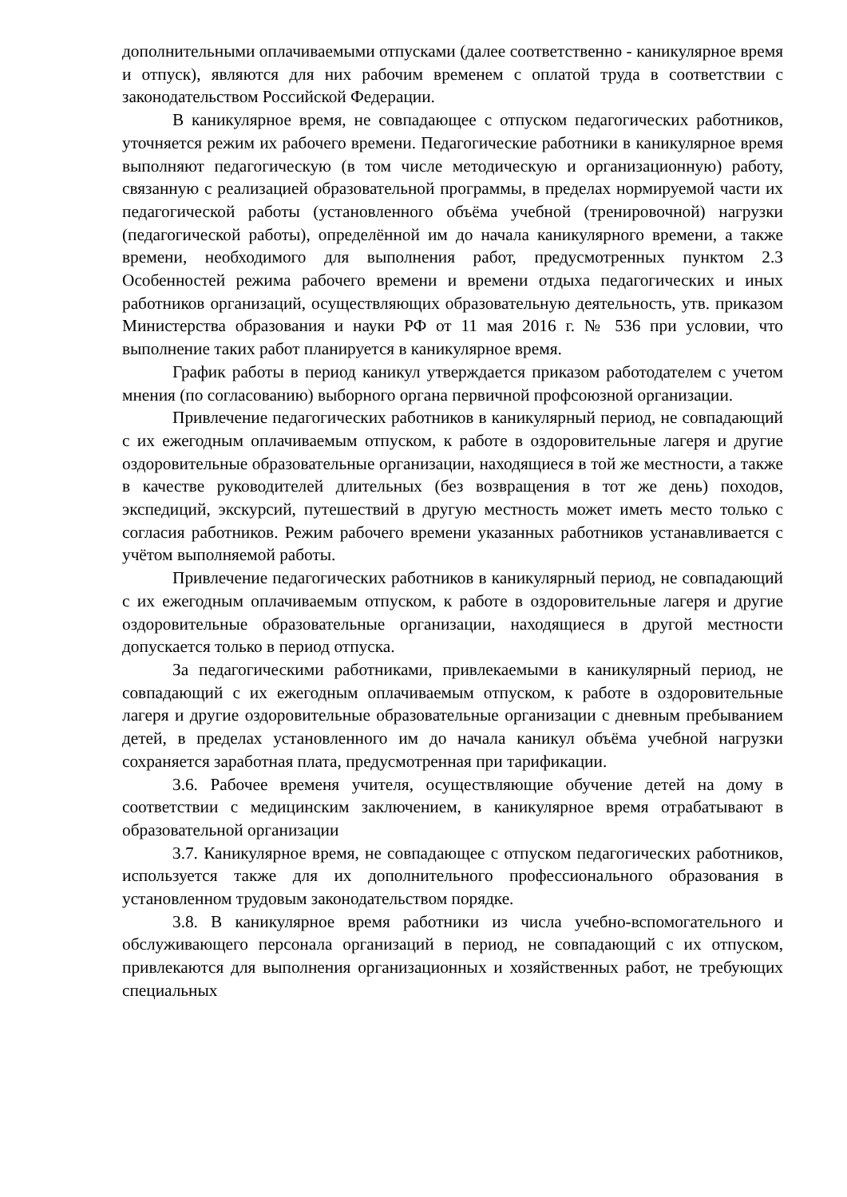дополнительными оплачиваемыми отпусками (далее соответственно - каникулярное время и отпуск), являются для них рабочим временем с оплатой труда в соответствии с законодательством Российской Федерации.
В каникулярное время, не совпадающее с отпуском педагогических работников, уточняется режим их рабочего времени. Педагогические работники в каникулярное время выполняют педагогическую (в том числе методическую и организационную) работу, связанную с реализацией образовательной программы, в пределах нормируемой части их педагогической работы (установленного объёма учебной (тренировочной) нагрузки (педагогической работы), определённой им до начала каникулярного времени, а также времени, необходимого для выполнения работ, предусмотренных пунктом 2.3 Особенностей режима рабочего времени и времени отдыха педагогических и иных работников организаций, осуществляющих образовательную деятельность, утв. приказом Министерства образования и науки РФ от 11 мая 2016 г. № 536 при условии, что выполнение таких работ планируется в каникулярное время.
График работы в период каникул утверждается приказом работодателем с учетом мнения (по согласованию) выборного органа первичной профсоюзной организации.
Привлечение педагогических работников в каникулярный период, не совпадающий с их ежегодным оплачиваемым отпуском, к работе в оздоровительные лагеря и другие оздоровительные образовательные организации, находящиеся в той же местности, а также в качестве руководителей длительных (без возвращения в тот же день) походов, экспедиций, экскурсий, путешествий в другую местность может иметь место только с согласия работников. Режим рабочего времени указанных работников устанавливается с учётом выполняемой работы.
Привлечение педагогических работников в каникулярный период, не совпадающий с их ежегодным оплачиваемым отпуском, к работе в оздоровительные лагеря и другие оздоровительные образовательные организации, находящиеся в другой местности допускается только в период отпуска.
За педагогическими работниками, привлекаемыми в каникулярный период, не совпадающий с их ежегодным оплачиваемым отпуском, к работе в оздоровительные лагеря и другие оздоровительные образовательные организации с дневным пребыванием детей, в пределах установленного им до начала каникул объёма учебной нагрузки сохраняется заработная плата, предусмотренная при тарификации.
3.6. Рабочее временя учителя, осуществляющие обучение детей на дому в соответствии с медицинским заключением, в каникулярное время отрабатывают в образовательной организации
3.7. Каникулярное время, не совпадающее с отпуском педагогических работников, используется также для их дополнительного профессионального образования в установленном трудовым законодательством порядке.
3.8. В каникулярное время работники из числа учебно-вспомогательного и обслуживающего персонала организаций в период, не совпадающий с их отпуском, привлекаются для выполнения организационных и хозяйственных работ, не требующих специальных